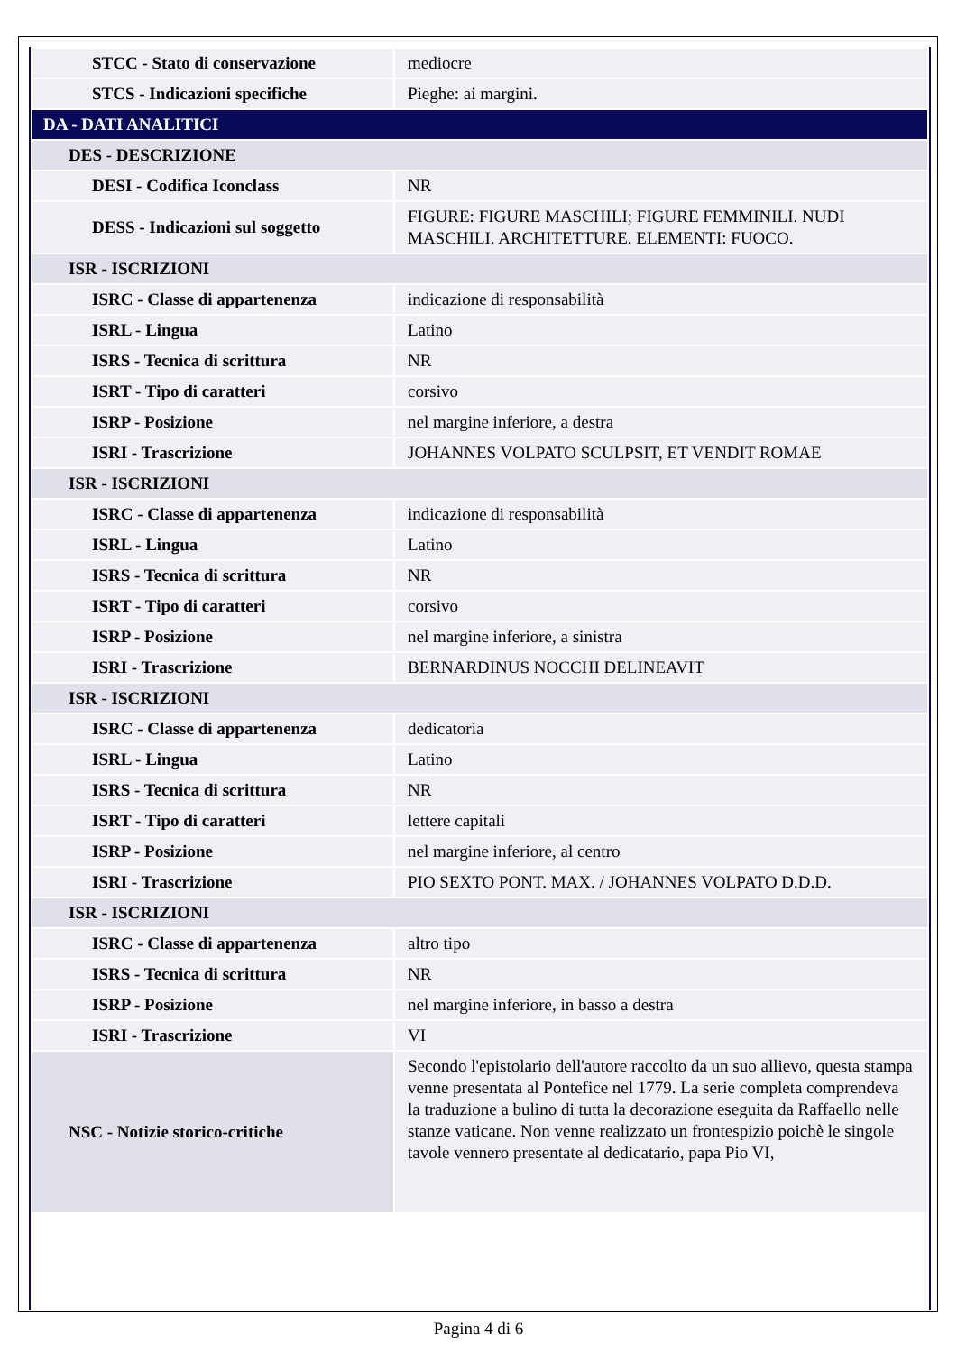| STCC - Stato di conservazione | mediocre |
| STCS - Indicazioni specifiche | Pieghe: ai margini. |
| DA - DATI ANALITICI | |
| DES - DESCRIZIONE | |
| DESI - Codifica Iconclass | NR |
| DESS - Indicazioni sul soggetto | FIGURE: FIGURE MASCHILI; FIGURE FEMMINILI. NUDI MASCHILI. ARCHITETTURE. ELEMENTI: FUOCO. |
| ISR - ISCRIZIONI | |
| ISRC - Classe di appartenenza | indicazione di responsabilità |
| ISRL - Lingua | Latino |
| ISRS - Tecnica di scrittura | NR |
| ISRT - Tipo di caratteri | corsivo |
| ISRP - Posizione | nel margine inferiore, a destra |
| ISRI - Trascrizione | JOHANNES VOLPATO SCULPSIT, ET VENDIT ROMAE |
| ISR - ISCRIZIONI | |
| ISRC - Classe di appartenenza | indicazione di responsabilità |
| ISRL - Lingua | Latino |
| ISRS - Tecnica di scrittura | NR |
| ISRT - Tipo di caratteri | corsivo |
| ISRP - Posizione | nel margine inferiore, a sinistra |
| ISRI - Trascrizione | BERNARDINUS NOCCHI DELINEAVIT |
| ISR - ISCRIZIONI | |
| ISRC - Classe di appartenenza | dedicatoria |
| ISRL - Lingua | Latino |
| ISRS - Tecnica di scrittura | NR |
| ISRT - Tipo di caratteri | lettere capitali |
| ISRP - Posizione | nel margine inferiore, al centro |
| ISRI - Trascrizione | PIO SEXTO PONT. MAX. / JOHANNES VOLPATO D.D.D. |
| ISR - ISCRIZIONI | |
| ISRC - Classe di appartenenza | altro tipo |
| ISRS - Tecnica di scrittura | NR |
| ISRP - Posizione | nel margine inferiore, in basso a destra |
| ISRI - Trascrizione | VI |
| NSC - Notizie storico-critiche | Secondo l'epistolario dell'autore raccolto da un suo allievo, questa stampa venne presentata al Pontefice nel 1779. La serie completa comprendeva la traduzione a bulino di tutta la decorazione eseguita da Raffaello nelle stanze vaticane. Non venne realizzato un frontespizio poichè le singole tavole vennero presentate al dedicatario, papa Pio VI, |
Pagina 4 di 6